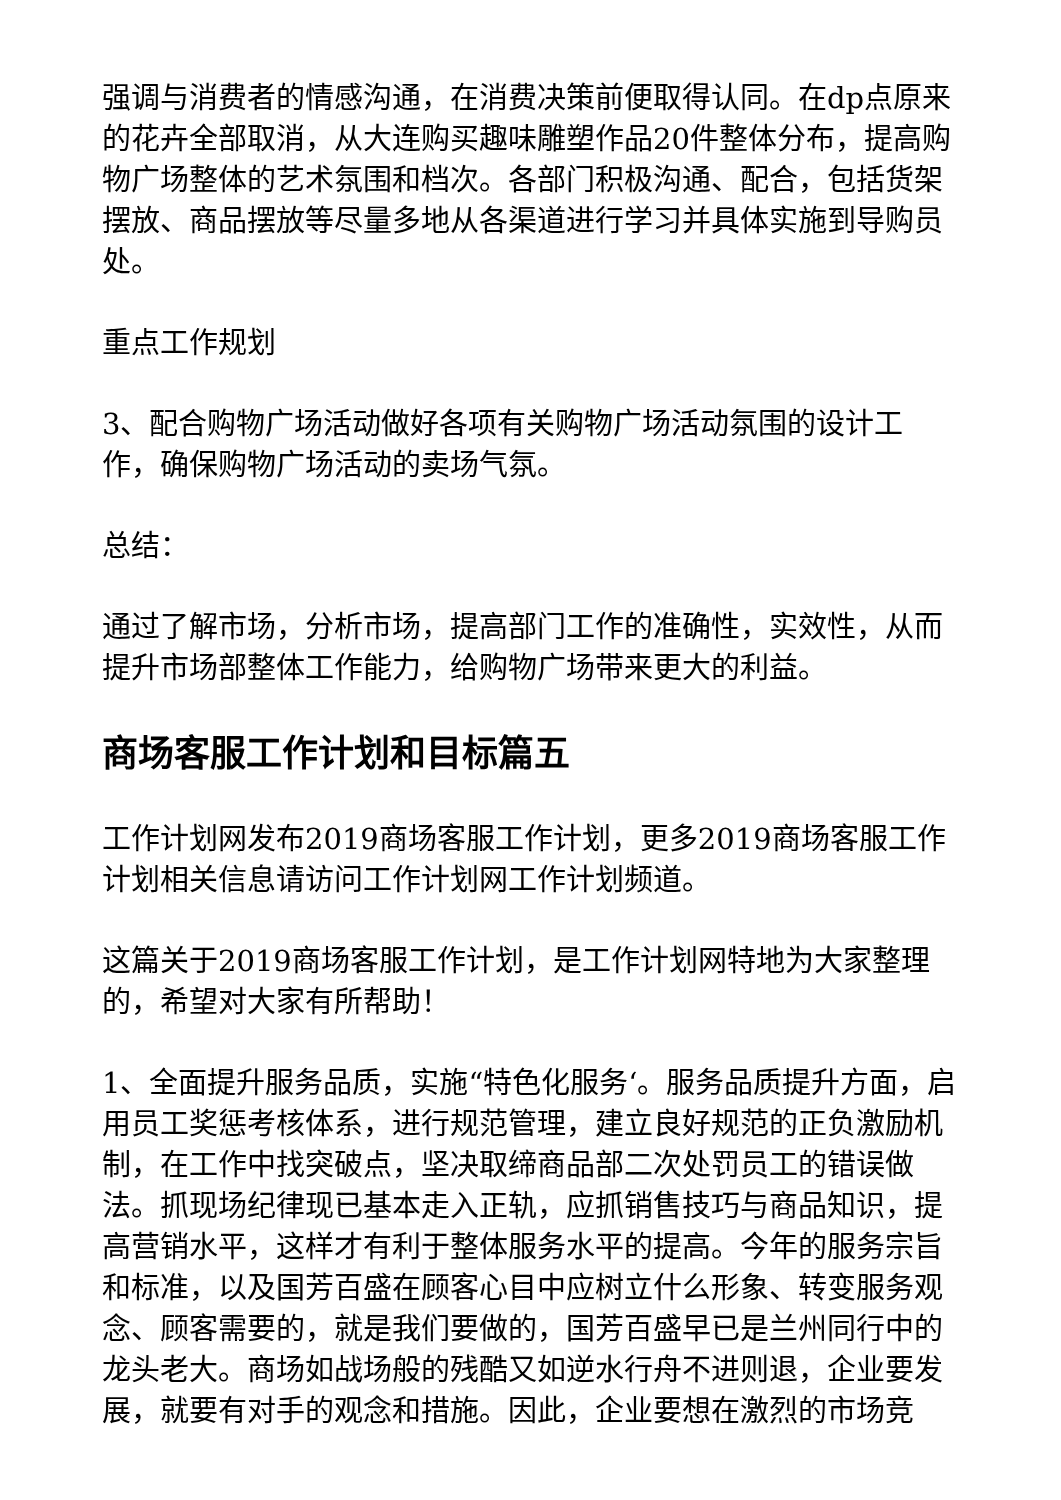强调与消费者的情感沟通，在消费决策前便取得认同。在dp点原来的花卉全部取消，从大连购买趣味雕塑作品20件整体分布，提高购物广场整体的艺术氛围和档次。各部门积极沟通、配合，包括货架摆放、商品摆放等尽量多地从各渠道进行学习并具体实施到导购员处。
重点工作规划
3、配合购物广场活动做好各项有关购物广场活动氛围的设计工作，确保购物广场活动的卖场气氛。
总结：
通过了解市场，分析市场，提高部门工作的准确性，实效性，从而提升市场部整体工作能力，给购物广场带来更大的利益。
商场客服工作计划和目标篇五
工作计划网发布2019商场客服工作计划，更多2019商场客服工作计划相关信息请访问工作计划网工作计划频道。
这篇关于2019商场客服工作计划，是工作计划网特地为大家整理的，希望对大家有所帮助！
1、全面提升服务品质，实施“特色化服务‘。服务品质提升方面，启用员工奖惩考核体系，进行规范管理，建立良好规范的正负激励机制，在工作中找突破点，坚决取缔商品部二次处罚员工的错误做法。抓现场纪律现已基本走入正轨，应抓销售技巧与商品知识，提高营销水平，这样才有利于整体服务水平的提高。今年的服务宗旨和标准，以及国芳百盛在顾客心目中应树立什么形象、转变服务观念、顾客需要的，就是我们要做的，国芳百盛早已是兰州同行中的龙头老大。商场如战场般的残酷又如逆水行舟不进则退，企业要发展，就要有对手的观念和措施。因此，企业要想在激烈的市场竞